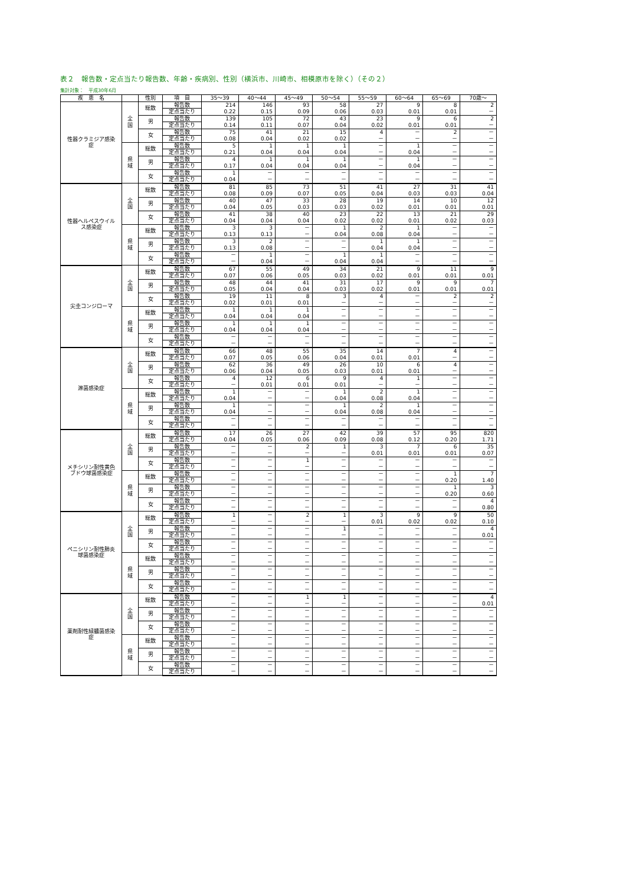表２　報告数・定点当たり報告数、年齢・疾病別、性別（横浜市、川崎市、相模原市を除く）（その２）
集計対象：　平成30年6月
| 疾 患 名 | | 性別 | 項 目 | 35～39 | 40～44 | 45～49 | 50～54 | 55～59 | 60～64 | 65～69 | 70歳～ |
| --- | --- | --- | --- | --- | --- | --- | --- | --- | --- | --- | --- |
| 性器クラミジア感染症 | 全 国 | 総数 | 報告数 | 214 | 146 | 93 | 58 | 27 | 9 | 8 | 2 |
| | | | 定点当たり | 0.22 | 0.15 | 0.09 | 0.06 | 0.03 | 0.01 | 0.01 | － |
| | | 男 | 報告数 | 139 | 105 | 72 | 43 | 23 | 9 | 6 | 2 |
| | | | 定点当たり | 0.14 | 0.11 | 0.07 | 0.04 | 0.02 | 0.01 | 0.01 | － |
| | | 女 | 報告数 | 75 | 41 | 21 | 15 | 4 | － | 2 | － |
| | | | 定点当たり | 0.08 | 0.04 | 0.02 | 0.02 | － | － | － | － |
| | 県 域 | 総数 | 報告数 | 5 | 1 | 1 | 1 | － | 1 | － | － |
| | | | 定点当たり | 0.21 | 0.04 | 0.04 | 0.04 | － | 0.04 | － | － |
| | | 男 | 報告数 | 4 | 1 | 1 | 1 | － | 1 | － | － |
| | | | 定点当たり | 0.17 | 0.04 | 0.04 | 0.04 | － | 0.04 | － | － |
| | | 女 | 報告数 | 1 | － | － | － | － | － | － | － |
| | | | 定点当たり | 0.04 | － | － | － | － | － | － | － |
| 性器ヘルペスウイルス感染症 | 全 国 | 総数 | 報告数 | 81 | 85 | 73 | 51 | 41 | 27 | 31 | 41 |
| | | | 定点当たり | 0.08 | 0.09 | 0.07 | 0.05 | 0.04 | 0.03 | 0.03 | 0.04 |
| | | 男 | 報告数 | 40 | 47 | 33 | 28 | 19 | 14 | 10 | 12 |
| | | | 定点当たり | 0.04 | 0.05 | 0.03 | 0.03 | 0.02 | 0.01 | 0.01 | 0.01 |
| | | 女 | 報告数 | 41 | 38 | 40 | 23 | 22 | 13 | 21 | 29 |
| | | | 定点当たり | 0.04 | 0.04 | 0.04 | 0.02 | 0.02 | 0.01 | 0.02 | 0.03 |
| | 県 域 | 総数 | 報告数 | 3 | 3 | － | 1 | 2 | 1 | － | － |
| | | | 定点当たり | 0.13 | 0.13 | － | 0.04 | 0.08 | 0.04 | － | － |
| | | 男 | 報告数 | 3 | 2 | － | － | 1 | 1 | － | － |
| | | | 定点当たり | 0.13 | 0.08 | － | － | 0.04 | 0.04 | － | － |
| | | 女 | 報告数 | － | 1 | － | 1 | 1 | － | － | － |
| | | | 定点当たり | － | 0.04 | － | 0.04 | 0.04 | － | － | － |
| 尖圭コンジローマ | 全 国 | 総数 | 報告数 | 67 | 55 | 49 | 34 | 21 | 9 | 11 | 9 |
| | | | 定点当たり | 0.07 | 0.06 | 0.05 | 0.03 | 0.02 | 0.01 | 0.01 | 0.01 |
| | | 男 | 報告数 | 48 | 44 | 41 | 31 | 17 | 9 | 9 | 7 |
| | | | 定点当たり | 0.05 | 0.04 | 0.04 | 0.03 | 0.02 | 0.01 | 0.01 | 0.01 |
| | | 女 | 報告数 | 19 | 11 | 8 | 3 | 4 | － | 2 | 2 |
| | | | 定点当たり | 0.02 | 0.01 | 0.01 | － | － | － | － | － |
| | 県 域 | 総数 | 報告数 | 1 | 1 | 1 | － | － | － | － | － |
| | | | 定点当たり | 0.04 | 0.04 | 0.04 | － | － | － | － | － |
| | | 男 | 報告数 | 1 | 1 | 1 | － | － | － | － | － |
| | | | 定点当たり | 0.04 | 0.04 | 0.04 | － | － | － | － | － |
| | | 女 | 報告数 | － | － | － | － | － | － | － | － |
| | | | 定点当たり | － | － | － | － | － | － | － | － |
| 淋菌感染症 | 全 国 | 総数 | 報告数 | 66 | 48 | 55 | 35 | 14 | 7 | 4 | － |
| | | | 定点当たり | 0.07 | 0.05 | 0.06 | 0.04 | 0.01 | 0.01 | － | － |
| | | 男 | 報告数 | 62 | 36 | 49 | 26 | 10 | 6 | 4 | － |
| | | | 定点当たり | 0.06 | 0.04 | 0.05 | 0.03 | 0.01 | 0.01 | － | － |
| | | 女 | 報告数 | 4 | 12 | 6 | 9 | 4 | 1 | － | － |
| | | | 定点当たり | － | 0.01 | 0.01 | 0.01 | － | － | － | － |
| | 県 域 | 総数 | 報告数 | 1 | － | － | 1 | 2 | 1 | － | － |
| | | | 定点当たり | 0.04 | － | － | 0.04 | 0.08 | 0.04 | － | － |
| | | 男 | 報告数 | 1 | － | － | 1 | 2 | 1 | － | － |
| | | | 定点当たり | 0.04 | － | － | 0.04 | 0.08 | 0.04 | － | － |
| | | 女 | 報告数 | － | － | － | － | － | － | － | － |
| | | | 定点当たり | － | － | － | － | － | － | － | － |
| メチシリン耐性黄色ブドウ球菌感染症 | 全 国 | 総数 | 報告数 | 17 | 26 | 27 | 42 | 39 | 57 | 95 | 820 |
| | | | 定点当たり | 0.04 | 0.05 | 0.06 | 0.09 | 0.08 | 0.12 | 0.20 | 1.71 |
| | | 男 | 報告数 | － | － | 2 | 1 | 3 | 7 | 6 | 35 |
| | | | 定点当たり | － | － | － | － | 0.01 | 0.01 | 0.01 | 0.07 |
| | | 女 | 報告数 | － | － | 1 | － | － | － | － | － |
| | | | 定点当たり | － | － | － | － | － | － | － | － |
| | 県 域 | 総数 | 報告数 | － | － | － | － | － | － | 1 | 7 |
| | | | 定点当たり | － | － | － | － | － | － | 0.20 | 1.40 |
| | | 男 | 報告数 | － | － | － | － | － | － | 1 | 3 |
| | | | 定点当たり | － | － | － | － | － | － | 0.20 | 0.60 |
| | | 女 | 報告数 | － | － | － | － | － | － | － | 4 |
| | | | 定点当たり | － | － | － | － | － | － | － | 0.80 |
| ペニシリン耐性肺炎球菌感染症 | 全 国 | 総数 | 報告数 | 1 | － | 2 | 1 | 3 | 9 | 9 | 50 |
| | | | 定点当たり | － | － | － | － | 0.01 | 0.02 | 0.02 | 0.10 |
| | | 男 | 報告数 | － | － | － | 1 | － | － | － | 4 |
| | | | 定点当たり | － | － | － | － | － | － | － | 0.01 |
| | | 女 | 報告数 | － | － | － | － | － | － | － | － |
| | | | 定点当たり | － | － | － | － | － | － | － | － |
| | 県 域 | 総数 | 報告数 | － | － | － | － | － | － | － | － |
| | | | 定点当たり | － | － | － | － | － | － | － | － |
| | | 男 | 報告数 | － | － | － | － | － | － | － | － |
| | | | 定点当たり | － | － | － | － | － | － | － | － |
| | | 女 | 報告数 | － | － | － | － | － | － | － | － |
| | | | 定点当たり | － | － | － | － | － | － | － | － |
| 薬剤耐性緑膿菌感染症 | 全 国 | 総数 | 報告数 | － | － | 1 | 1 | － | － | － | 4 |
| | | | 定点当たり | － | － | － | － | － | － | － | 0.01 |
| | | 男 | 報告数 | － | － | － | － | － | － | － | － |
| | | | 定点当たり | － | － | － | － | － | － | － | － |
| | | 女 | 報告数 | － | － | － | － | － | － | － | － |
| | | | 定点当たり | － | － | － | － | － | － | － | － |
| | 県 域 | 総数 | 報告数 | － | － | － | － | － | － | － | － |
| | | | 定点当たり | － | － | － | － | － | － | － | － |
| | | 男 | 報告数 | － | － | － | － | － | － | － | － |
| | | | 定点当たり | － | － | － | － | － | － | － | － |
| | | 女 | 報告数 | － | － | － | － | － | － | － | － |
| | | | 定点当たり | － | － | － | － | － | － | － | － |